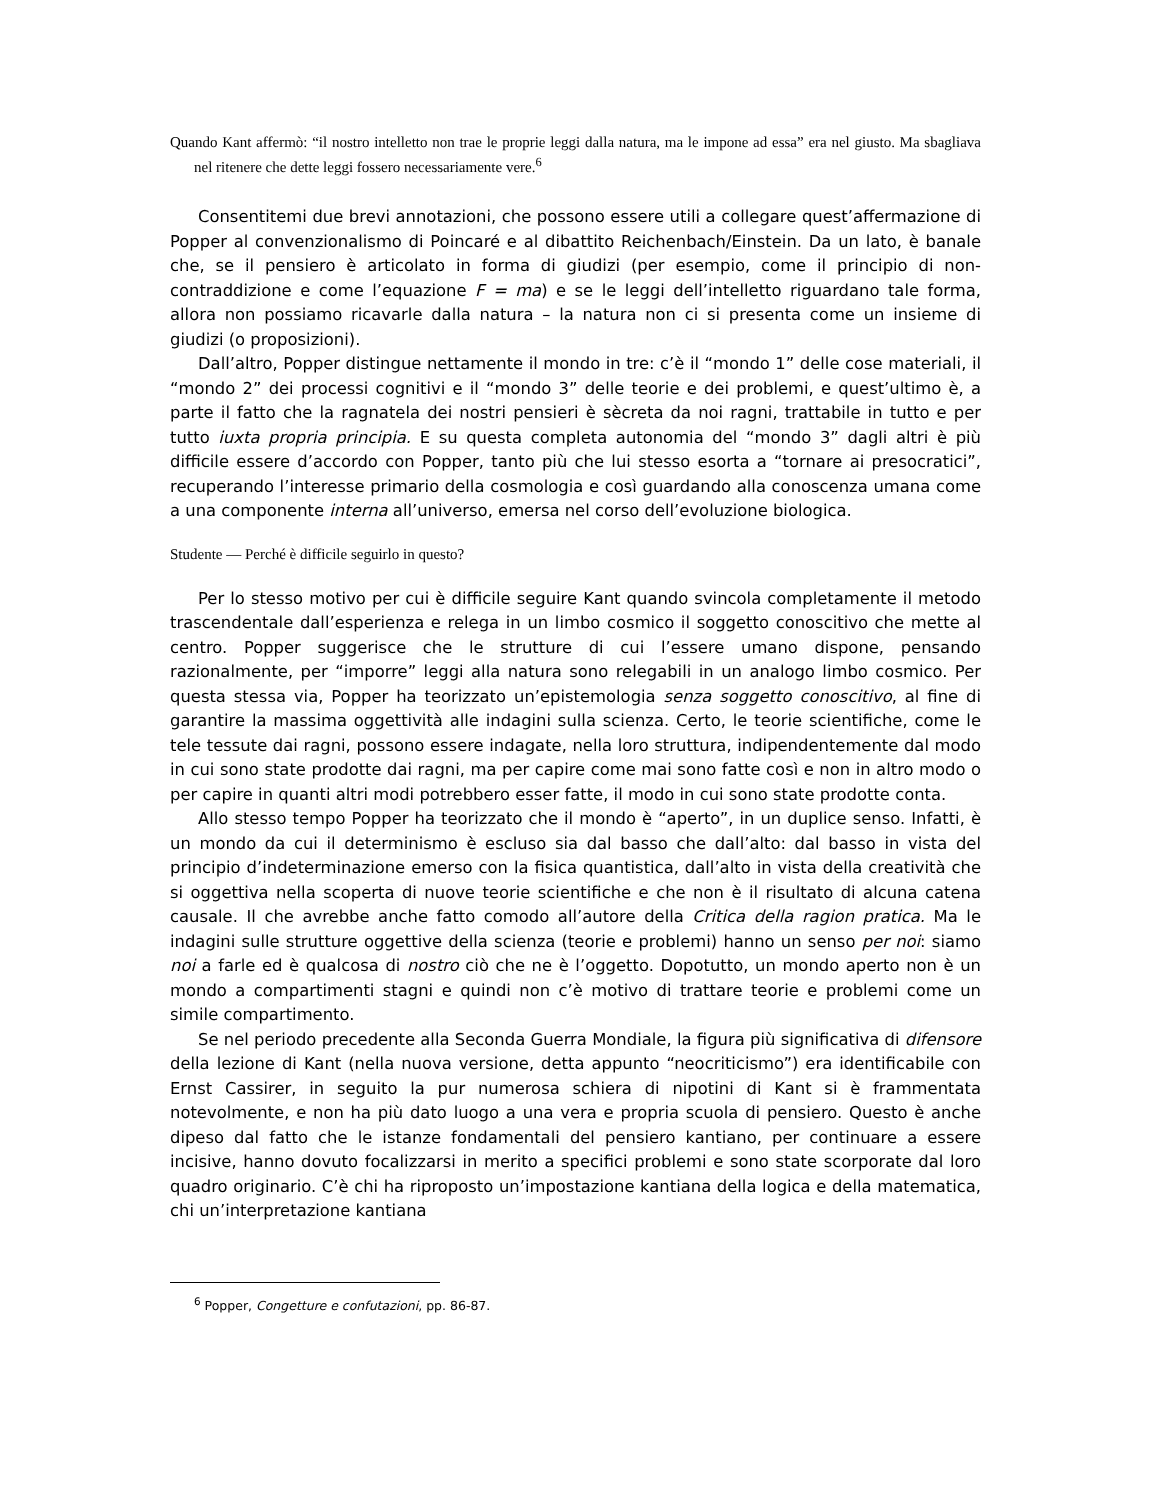Quando Kant affermò: “il nostro intelletto non trae le proprie leggi dalla natura, ma le impone ad essa” era nel giusto. Ma sbagliava nel ritenere che dette leggi fossero necessariamente vere.<sup>6</sup>
Consentitemi due brevi annotazioni, che possono essere utili a collegare quest’affermazione di Popper al convenzionalismo di Poincaré e al dibattito Reichenbach/Einstein. Da un lato, è banale che, se il pensiero è articolato in forma di giudizi (per esempio, come il principio di non-contraddizione e come l’equazione F = ma) e se le leggi dell’intelletto riguardano tale forma, allora non possiamo ricavarle dalla natura – la natura non ci si presenta come un insieme di giudizi (o proposizioni).
Dall’altro, Popper distingue nettamente il mondo in tre: c’è il “mondo 1” delle cose materiali, il “mondo 2” dei processi cognitivi e il “mondo 3” delle teorie e dei problemi, e quest’ultimo è, a parte il fatto che la ragnatela dei nostri pensieri è sècreta da noi ragni, trattabile in tutto e per tutto iuxta propria principia. E su questa completa autonomia del “mondo 3” dagli altri è più difficile essere d’accordo con Popper, tanto più che lui stesso esorta a “tornare ai presocratici”, recuperando l’interesse primario della cosmologia e così guardando alla conoscenza umana come a una componente interna all’universo, emersa nel corso dell’evoluzione biologica.
Studente — Perché è difficile seguirlo in questo?
Per lo stesso motivo per cui è difficile seguire Kant quando svincola completamente il metodo trascendentale dall’esperienza e relega in un limbo cosmico il soggetto conoscitivo che mette al centro. Popper suggerisce che le strutture di cui l’essere umano dispone, pensando razionalmente, per “imporre” leggi alla natura sono relegabili in un analogo limbo cosmico. Per questa stessa via, Popper ha teorizzato un’epistemologia senza soggetto conoscitivo, al fine di garantire la massima oggettività alle indagini sulla scienza. Certo, le teorie scientifiche, come le tele tessute dai ragni, possono essere indagate, nella loro struttura, indipendentemente dal modo in cui sono state prodotte dai ragni, ma per capire come mai sono fatte così e non in altro modo o per capire in quanti altri modi potrebbero esser fatte, il modo in cui sono state prodotte conta.
Allo stesso tempo Popper ha teorizzato che il mondo è “aperto”, in un duplice senso. Infatti, è un mondo da cui il determinismo è escluso sia dal basso che dall’alto: dal basso in vista del principio d’indeterminazione emerso con la fisica quantistica, dall’alto in vista della creatività che si oggettiva nella scoperta di nuove teorie scientifiche e che non è il risultato di alcuna catena causale. Il che avrebbe anche fatto comodo all’autore della Critica della ragion pratica. Ma le indagini sulle strutture oggettive della scienza (teorie e problemi) hanno un senso per noi: siamo noi a farle ed è qualcosa di nostro ciò che ne è l’oggetto. Dopotutto, un mondo aperto non è un mondo a compartimenti stagni e quindi non c’è motivo di trattare teorie e problemi come un simile compartimento.
Se nel periodo precedente alla Seconda Guerra Mondiale, la figura più significativa di difensore della lezione di Kant (nella nuova versione, detta appunto “neocriticismo”) era identificabile con Ernst Cassirer, in seguito la pur numerosa schiera di nipotini di Kant si è frammentata notevolmente, e non ha più dato luogo a una vera e propria scuola di pensiero. Questo è anche dipeso dal fatto che le istanze fondamentali del pensiero kantiano, per continuare a essere incisive, hanno dovuto focalizzarsi in merito a specifici problemi e sono state scorporate dal loro quadro originario. C’è chi ha riproposto un’impostazione kantiana della logica e della matematica, chi un’interpretazione kantiana
<sup>6</sup> Popper, Congetture e confutazioni, pp. 86-87.